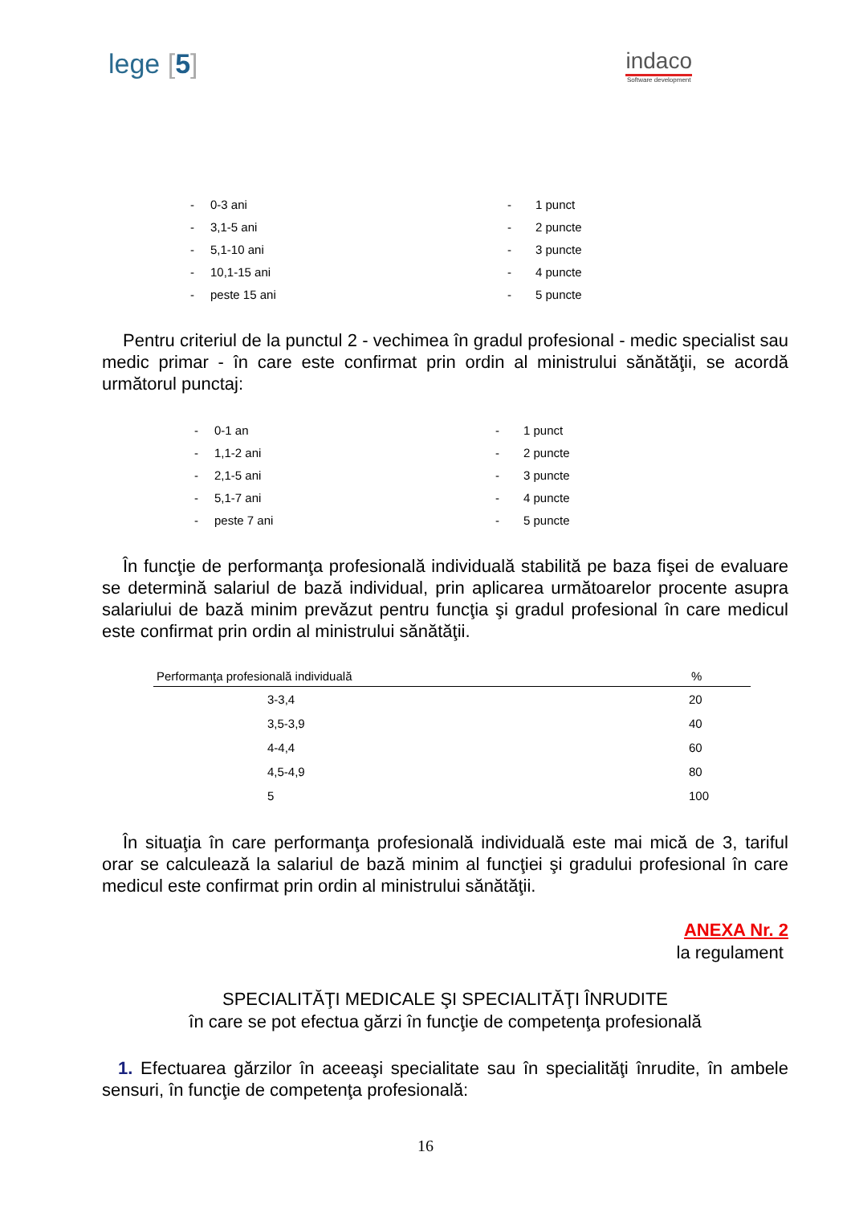lege [5]
indaco
Software development
| - | 0-3 ani | - | 1 punct |
| - | 3,1-5 ani | - | 2 puncte |
| - | 5,1-10 ani | - | 3 puncte |
| - | 10,1-15 ani | - | 4 puncte |
| - | peste 15 ani | - | 5 puncte |
Pentru criteriul de la punctul 2 - vechimea în gradul profesional - medic specialist sau medic primar - în care este confirmat prin ordin al ministrului sănătăţii, se acordă următorul punctaj:
| - | 0-1 an | - | 1 punct |
| - | 1,1-2 ani | - | 2 puncte |
| - | 2,1-5 ani | - | 3 puncte |
| - | 5,1-7 ani | - | 4 puncte |
| - | peste 7 ani | - | 5 puncte |
În funcţie de performanţa profesională individuală stabilită pe baza fişei de evaluare se determină salariul de bază individual, prin aplicarea următoarelor procente asupra salariului de bază minim prevăzut pentru funcţia şi gradul profesional în care medicul este confirmat prin ordin al ministrului sănătăţii.
| Performanţa profesională individuală | % |
| --- | --- |
| 3-3,4 | 20 |
| 3,5-3,9 | 40 |
| 4-4,4 | 60 |
| 4,5-4,9 | 80 |
| 5 | 100 |
În situaţia în care performanţa profesională individuală este mai mică de 3, tariful orar se calculează la salariul de bază minim al funcţiei şi gradului profesional în care medicul este confirmat prin ordin al ministrului sănătăţii.
ANEXA Nr. 2
la regulament
SPECIALITĂŢI MEDICALE ŞI SPECIALITĂŢI ÎNRUDITE
în care se pot efectua gărzi în funcţie de competenţa profesională
1. Efectuarea gărzilor în aceeaşi specialitate sau în specialităţi înrudite, în ambele sensuri, în funcţie de competenţa profesională:
16